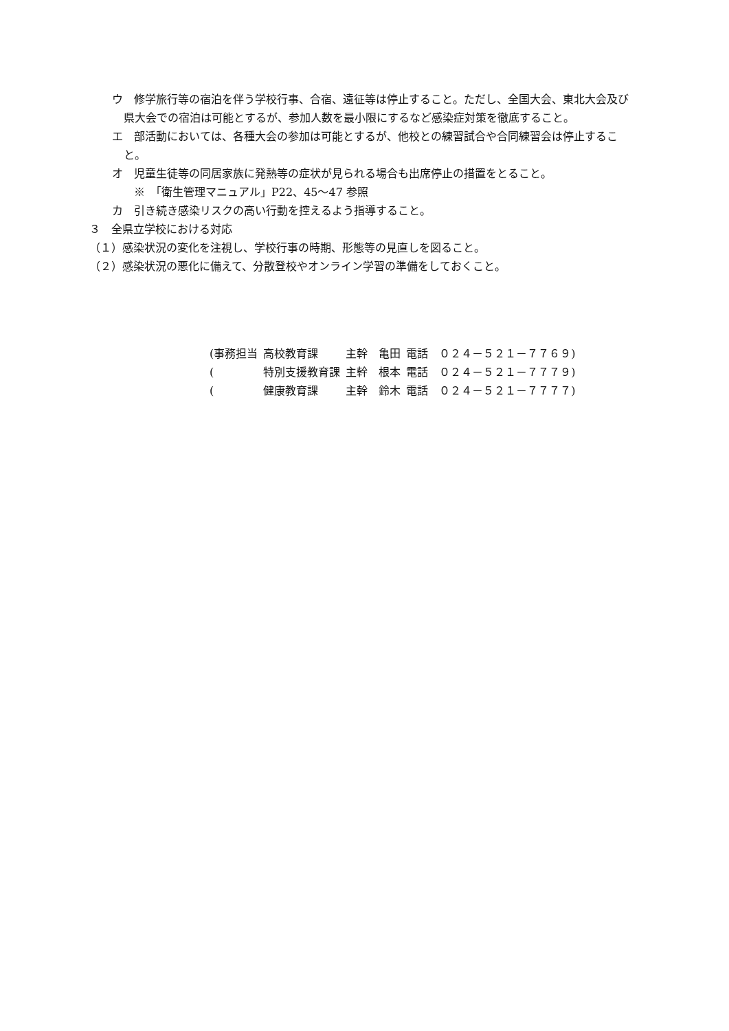ウ　修学旅行等の宿泊を伴う学校行事、合宿、遠征等は停止すること。ただし、全国大会、東北大会及び県大会での宿泊は可能とするが、参加人数を最小限にするなど感染症対策を徹底すること。
エ　部活動においては、各種大会の参加は可能とするが、他校との練習試合や合同練習会は停止すること。
オ　児童生徒等の同居家族に発熱等の症状が見られる場合も出席停止の措置をとること。
※　「衛生管理マニュアル」P22、45～47 参照
カ　引き続き感染リスクの高い行動を控えるよう指導すること。
３　全県立学校における対応
（１）感染状況の変化を注視し、学校行事の時期、形態等の見直しを図ること。
（２）感染状況の悪化に備えて、分散登校やオンライン学習の準備をしておくこと。
| (事務担当 | 高校教育課 | 主幹 亀田 | 電話 ０２４－５２１－７７６９) |
| ( | 特別支援教育課 | 主幹 根本 | 電話 ０２４－５２１－７７７９) |
| ( | 健康教育課 | 主幹 鈴木 | 電話 ０２４－５２１－７７７７) |